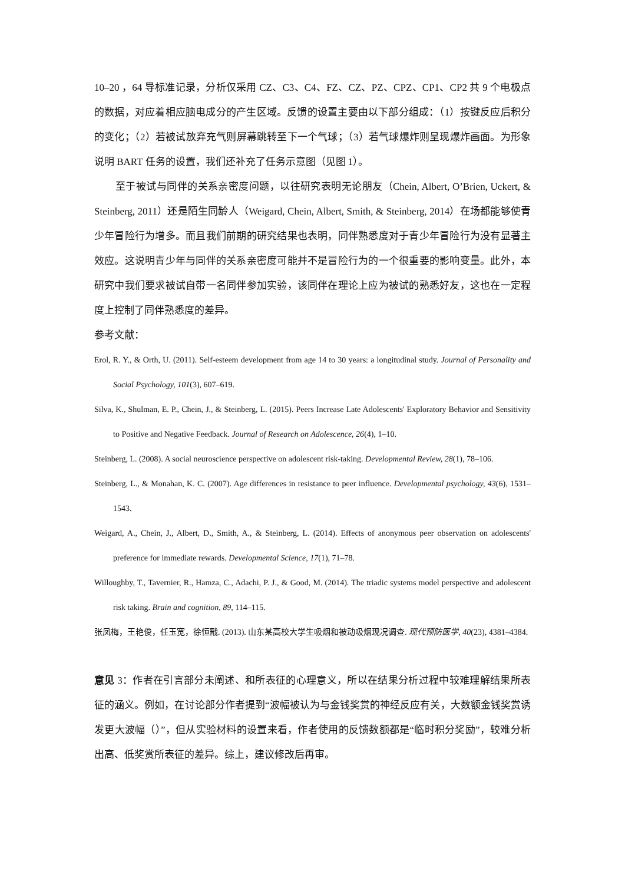10–20 ，64 导标准记录，分析仅采用 CZ、C3、C4、FZ、CZ、PZ、CPZ、CP1、CP2 共 9 个电极点的数据，对应着相应脑电成分的产生区域。反馈的设置主要由以下部分组成：（1）按键反应后积分的变化；（2）若被试放弃充气则屏幕跳转至下一个气球；（3）若气球爆炸则呈现爆炸画面。为形象说明 BART 任务的设置，我们还补充了任务示意图（见图 1）。
至于被试与同伴的关系亲密度问题，以往研究表明无论朋友（Chein, Albert, O’Brien, Uckert, & Steinberg, 2011）还是陌生同龄人（Weigard, Chein, Albert, Smith, & Steinberg, 2014）在场都能够使青少年冒险行为增多。而且我们前期的研究结果也表明，同伴熟悉度对于青少年冒险行为没有显著主效应。这说明青少年与同伴的关系亲密度可能并不是冒险行为的一个很重要的影响变量。此外，本研究中我们要求被试自带一名同伴参加实验，该同伴在理论上应为被试的熟悉好友，这也在一定程度上控制了同伴熟悉度的差异。
参考文献：
Erol, R. Y., & Orth, U. (2011). Self-esteem development from age 14 to 30 years: a longitudinal study. Journal of Personality and Social Psychology, 101(3), 607–619.
Silva, K., Shulman, E. P., Chein, J., & Steinberg, L. (2015). Peers Increase Late Adolescents' Exploratory Behavior and Sensitivity to Positive and Negative Feedback. Journal of Research on Adolescence, 26(4), 1–10.
Steinberg, L. (2008). A social neuroscience perspective on adolescent risk-taking. Developmental Review, 28(1), 78–106.
Steinberg, L., & Monahan, K. C. (2007). Age differences in resistance to peer influence. Developmental psychology, 43(6), 1531–1543.
Weigard, A., Chein, J., Albert, D., Smith, A., & Steinberg, L. (2014). Effects of anonymous peer observation on adolescents' preference for immediate rewards. Developmental Science, 17(1), 71–78.
Willoughby, T., Tavernier, R., Hamza, C., Adachi, P. J., & Good, M. (2014). The triadic systems model perspective and adolescent risk taking. Brain and cognition, 89, 114–115.
张凤梅，王艳俊，任玉宽，徐恒戬. (2013). 山东某高校大学生吸烟和被动吸烟现况调查. 现代预防医学, 40(23), 4381–4384.
意见 3：作者在引言部分未阐述、和所表征的心理意义，所以在结果分析过程中较难理解结果所表征的涵义。例如，在讨论部分作者提到“波幅被认为与金钱奖赏的神经反应有关，大数额金钱奖赏诱发更大波幅（）”，但从实验材料的设置来看，作者使用的反馈数额都是“临时积分奖励”，较难分析出高、低奖赏所表征的差异。综上，建议修改后再审。